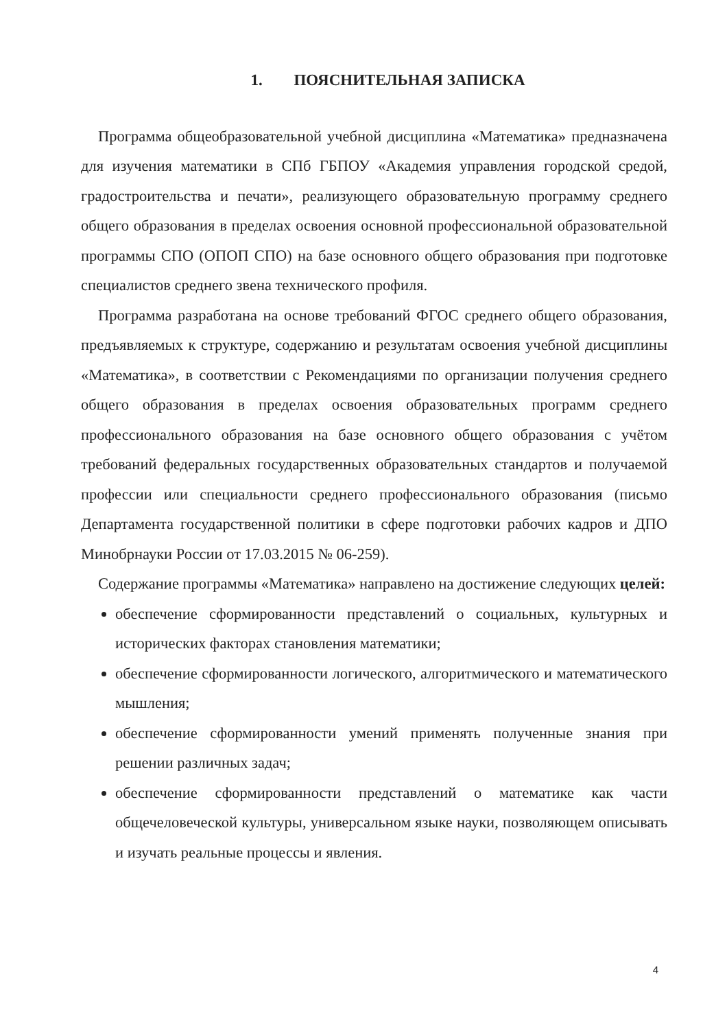1. ПОЯСНИТЕЛЬНАЯ ЗАПИСКА
Программа общеобразовательной учебной дисциплина «Математика» предназначена для изучения математики в СПб ГБПОУ «Академия управления городской средой, градостроительства и печати», реализующего образовательную программу среднего общего образования в пределах освоения основной профессиональной образовательной программы СПО (ОПОП СПО) на базе основного общего образования при подготовке специалистов среднего звена технического профиля.
Программа разработана на основе требований ФГОС среднего общего образования, предъявляемых к структуре, содержанию и результатам освоения учебной дисциплины «Математика», в соответствии с Рекомендациями по организации получения среднего общего образования в пределах освоения образовательных программ среднего профессионального образования на базе основного общего образования с учётом требований федеральных государственных образовательных стандартов и получаемой профессии или специальности среднего профессионального образования (письмо Департамента государственной политики в сфере подготовки рабочих кадров и ДПО Минобрнауки России от 17.03.2015 № 06-259).
Содержание программы «Математика» направлено на достижение следующих целей:
обеспечение сформированности представлений о социальных, культурных и исторических факторах становления математики;
обеспечение сформированности логического, алгоритмического и математического мышления;
обеспечение сформированности умений применять полученные знания при решении различных задач;
обеспечение сформированности представлений о математике как части общечеловеческой культуры, универсальном языке науки, позволяющем описывать и изучать реальные процессы и явления.
4